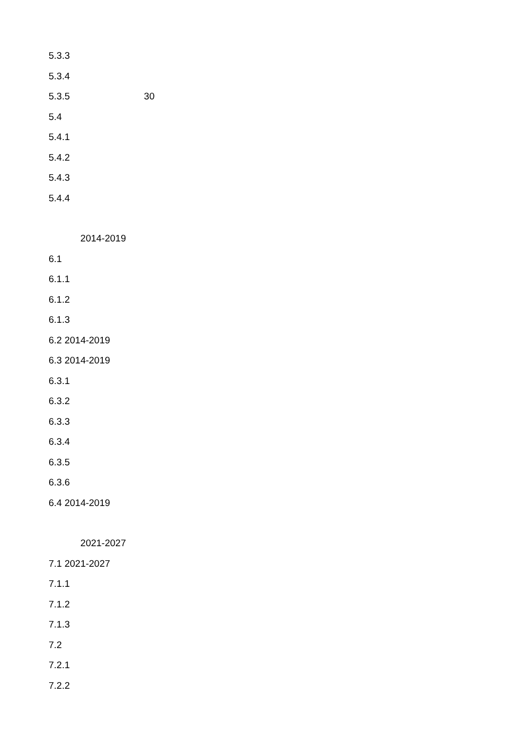5.3.3
5.3.4
5.3.5 30
5.4
5.4.1
5.4.2
5.4.3
5.4.4
2014-2019
6.1
6.1.1
6.1.2
6.1.3
6.2 2014-2019
6.3 2014-2019
6.3.1
6.3.2
6.3.3
6.3.4
6.3.5
6.3.6
6.4 2014-2019
2021-2027
7.1 2021-2027
7.1.1
7.1.2
7.1.3
7.2
7.2.1
7.2.2